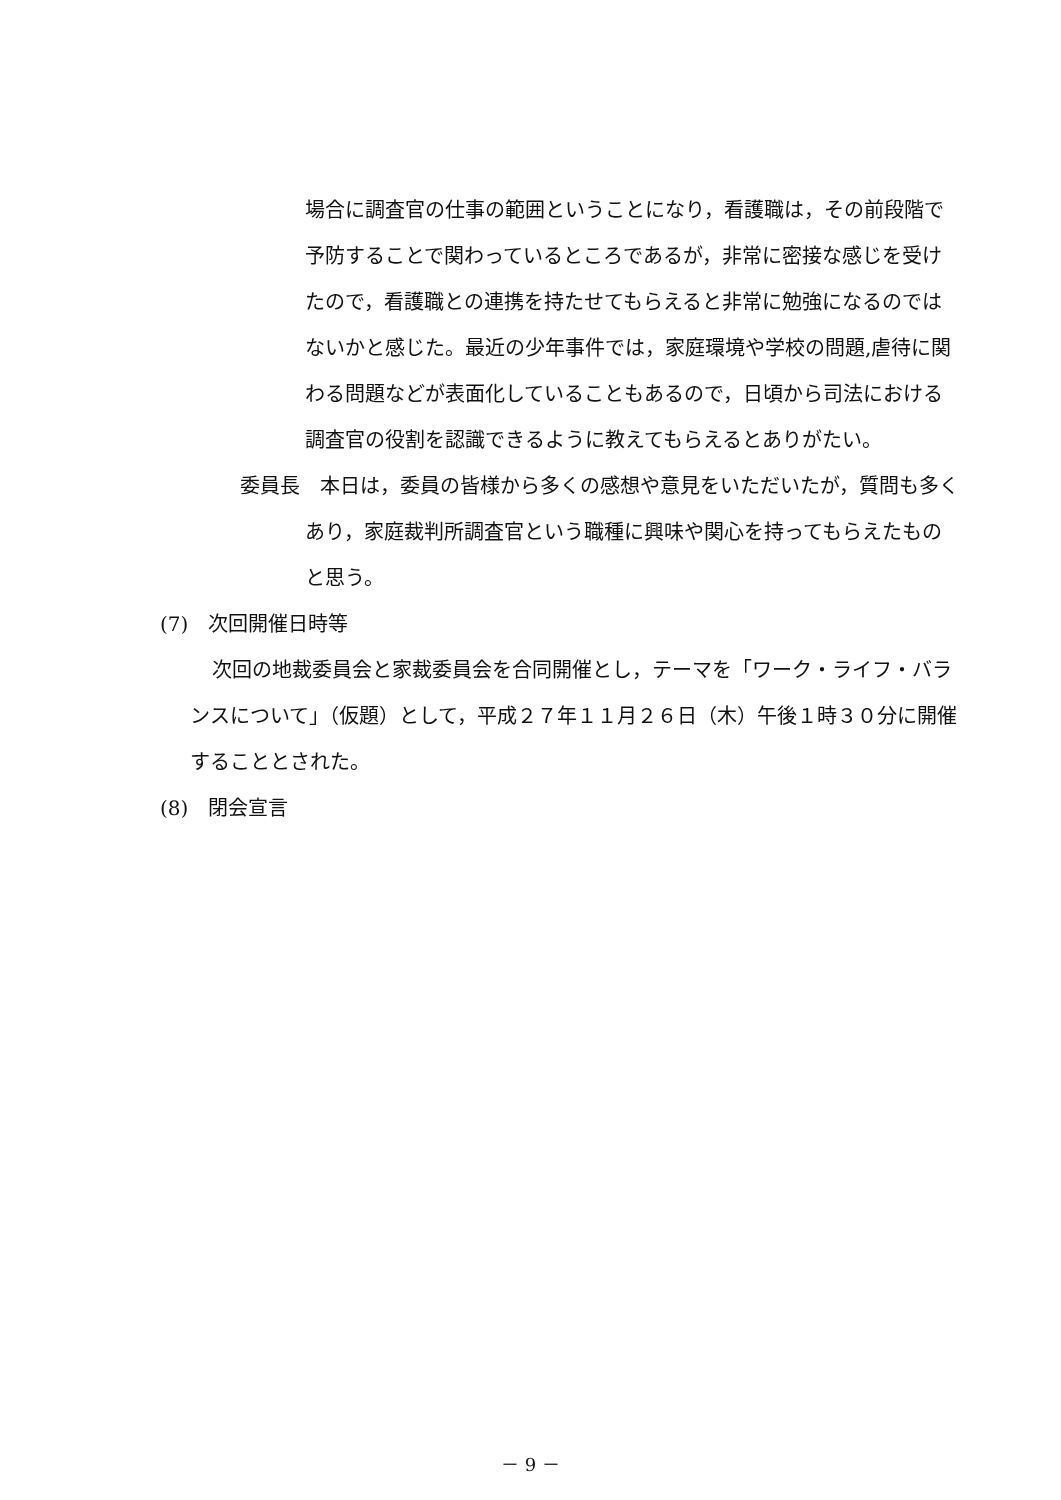場合に調査官の仕事の範囲ということになり，看護職は，その前段階で予防することで関わっているところであるが，非常に密接な感じを受けたので，看護職との連携を持たせてもらえると非常に勉強になるのではないかと感じた。最近の少年事件では，家庭環境や学校の問題,虐待に関わる問題などが表面化していることもあるので，日頃から司法における調査官の役割を認識できるように教えてもらえるとありがたい。
委員長　本日は，委員の皆様から多くの感想や意見をいただいたが，質問も多くあり，家庭裁判所調査官という職種に興味や関心を持ってもらえたものと思う。
(7)　次回開催日時等
次回の地裁委員会と家裁委員会を合同開催とし，テーマを「ワーク・ライフ・バランスについて」（仮題）として，平成２７年１１月２６日（木）午後１時３０分に開催することとされた。
(8)　閉会宣言
－ 9 －